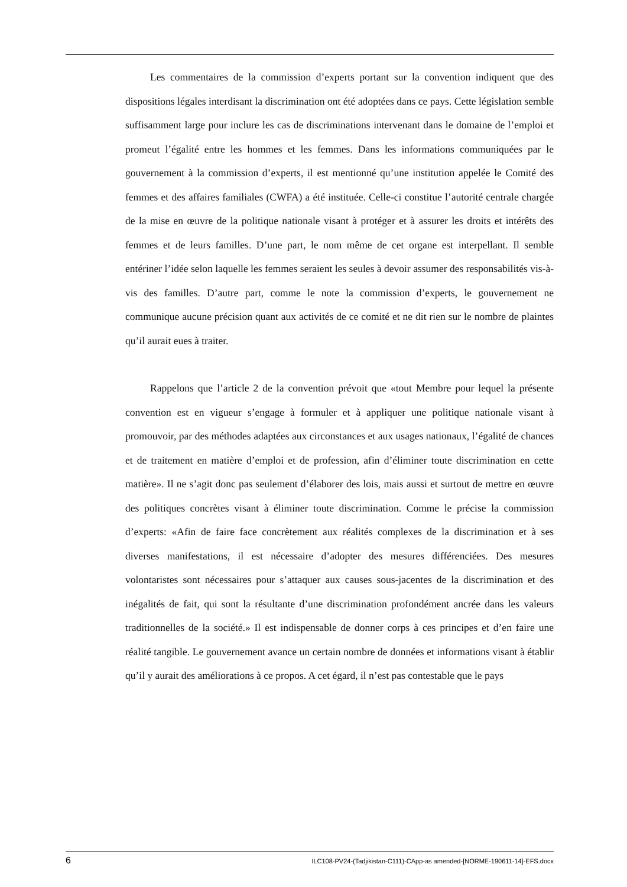Les commentaires de la commission d’experts portant sur la convention indiquent que des dispositions légales interdisant la discrimination ont été adoptées dans ce pays. Cette législation semble suffisamment large pour inclure les cas de discriminations intervenant dans le domaine de l’emploi et promeut l’égalité entre les hommes et les femmes. Dans les informations communiquées par le gouvernement à la commission d’experts, il est mentionné qu’une institution appelée le Comité des femmes et des affaires familiales (CWFA) a été instituée. Celle-ci constitue l’autorité centrale chargée de la mise en œuvre de la politique nationale visant à protéger et à assurer les droits et intérêts des femmes et de leurs familles. D’une part, le nom même de cet organe est interpellant. Il semble entériner l’idée selon laquelle les femmes seraient les seules à devoir assumer des responsabilités vis-à-vis des familles. D’autre part, comme le note la commission d’experts, le gouvernement ne communique aucune précision quant aux activités de ce comité et ne dit rien sur le nombre de plaintes qu’il aurait eues à traiter.
Rappelons que l’article 2 de la convention prévoit que «tout Membre pour lequel la présente convention est en vigueur s’engage à formuler et à appliquer une politique nationale visant à promouvoir, par des méthodes adaptées aux circonstances et aux usages nationaux, l’égalité de chances et de traitement en matière d’emploi et de profession, afin d’éliminer toute discrimination en cette matière». Il ne s’agit donc pas seulement d’élaborer des lois, mais aussi et surtout de mettre en œuvre des politiques concrètes visant à éliminer toute discrimination. Comme le précise la commission d’experts: «Afin de faire face concrètement aux réalités complexes de la discrimination et à ses diverses manifestations, il est nécessaire d’adopter des mesures différenciées. Des mesures volontaristes sont nécessaires pour s’attaquer aux causes sous-jacentes de la discrimination et des inégalités de fait, qui sont la résultante d’une discrimination profondément ancrée dans les valeurs traditionnelles de la société.» Il est indispensable de donner corps à ces principes et d’en faire une réalité tangible. Le gouvernement avance un certain nombre de données et informations visant à établir qu’il y aurait des améliorations à ce propos. A cet égard, il n’est pas contestable que le pays
6 ILC108-PV24-(Tadjikistan-C111)-CApp-as amended-[NORME-190611-14]-EFS.docx